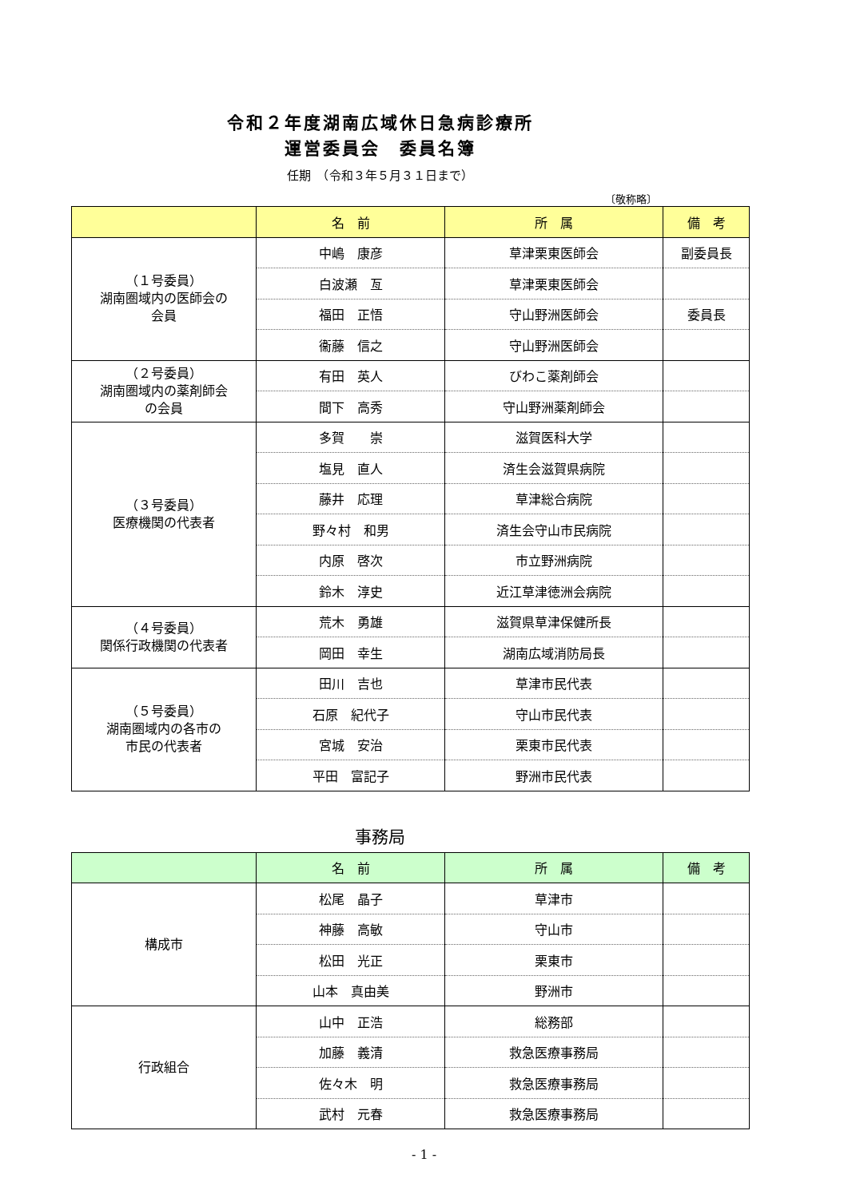令和２年度湖南広域休日急病診療所
運営委員会　委員名簿
任期　（令和３年５月３１日まで）
〔敬称略〕
| | 名 前 | 所 属 | 備 考 |
| --- | --- | --- | --- |
| （１号委員） 湖南圏域内の医師会の 会員 | 中嶋 康彦 | 草津栗東医師会 | 副委員長 |
| | 白波瀬 亙 | 草津栗東医師会 | |
| | 福田 正悟 | 守山野洲医師会 | 委員長 |
| | 衞藤 信之 | 守山野洲医師会 | |
| （２号委員） 湖南圏域内の薬剤師会 の会員 | 有田 英人 | びわこ薬剤師会 | |
| | 間下 高秀 | 守山野洲薬剤師会 | |
| （３号委員） 医療機関の代表者 | 多賀 崇 | 滋賀医科大学 | |
| | 塩見 直人 | 済生会滋賀県病院 | |
| | 藤井 応理 | 草津総合病院 | |
| | 野々村 和男 | 済生会守山市民病院 | |
| | 内原 啓次 | 市立野洲病院 | |
| | 鈴木 淳史 | 近江草津徳洲会病院 | |
| （４号委員） 関係行政機関の代表者 | 荒木 勇雄 | 滋賀県草津保健所長 | |
| | 岡田 幸生 | 湖南広域消防局長 | |
| （５号委員） 湖南圏域内の各市の 市民の代表者 | 田川 吉也 | 草津市民代表 | |
| | 石原 紀代子 | 守山市民代表 | |
| | 宮城 安治 | 栗東市民代表 | |
| | 平田 富記子 | 野洲市民代表 | |
事務局
| | 名 前 | 所 属 | 備 考 |
| --- | --- | --- | --- |
| 構成市 | 松尾 晶子 | 草津市 | |
| | 神藤 高敏 | 守山市 | |
| | 松田 光正 | 栗東市 | |
| | 山本 真由美 | 野洲市 | |
| 行政組合 | 山中 正浩 | 総務部 | |
| | 加藤 義清 | 救急医療事務局 | |
| | 佐々木 明 | 救急医療事務局 | |
| | 武村 元春 | 救急医療事務局 | |
- 1 -